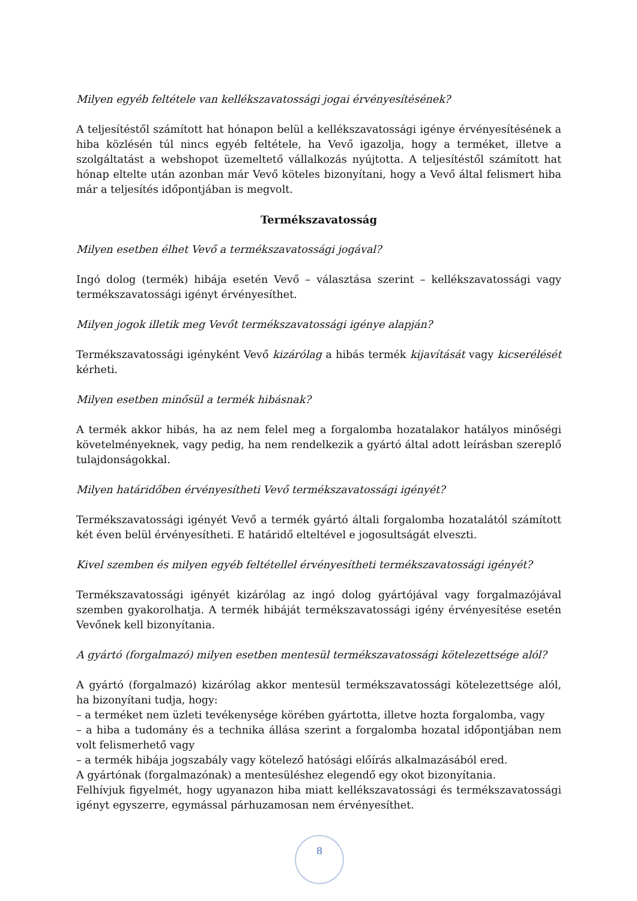Milyen egyéb feltétele van kellékszavatossági jogai érvényesítésének?
A teljesítéstől számított hat hónapon belül a kellékszavatossági igénye érvényesítésének a hiba közlésén túl nincs egyéb feltétele, ha Vevő igazolja, hogy a terméket, illetve a szolgáltatást a webshopot üzemeltető vállalkozás nyújtotta. A teljesítéstől számított hat hónap eltelte után azonban már Vevő köteles bizonyítani, hogy a Vevő által felismert hiba már a teljesítés időpontjában is megvolt.
Termékszavatosság
Milyen esetben élhet Vevő a termékszavatossági jogával?
Ingó dolog (termék) hibája esetén Vevő – választása szerint – kellékszavatossági vagy termékszavatossági igényt érvényesíthet.
Milyen jogok illetik meg Vevőt termékszavatossági igénye alapján?
Termékszavatossági igényként Vevő kizárólag a hibás termék kijavítását vagy kicserélését kérheti.
Milyen esetben minősül a termék hibásnak?
A termék akkor hibás, ha az nem felel meg a forgalomba hozatalakor hatályos minőségi követelményeknek, vagy pedig, ha nem rendelkezik a gyártó által adott leírásban szereplő tulajdonságokkal.
Milyen határidőben érvényesítheti Vevő termékszavatossági igényét?
Termékszavatossági igényét Vevő a termék gyártó általi forgalomba hozatalától számított két éven belül érvényesítheti. E határidő elteltével e jogosultságát elveszti.
Kivel szemben és milyen egyéb feltétellel érvényesítheti termékszavatossági igényét?
Termékszavatossági igényét kizárólag az ingó dolog gyártójával vagy forgalmazójával szemben gyakorolhatja. A termék hibáját termékszavatossági igény érvényesítése esetén Vevőnek kell bizonyítania.
A gyártó (forgalmazó) milyen esetben mentesül termékszavatossági kötelezettsége alól?
A gyártó (forgalmazó) kizárólag akkor mentesül termékszavatossági kötelezettsége alól, ha bizonyítani tudja, hogy:
– a terméket nem üzleti tevékenysége körében gyártotta, illetve hozta forgalomba, vagy
– a hiba a tudomány és a technika állása szerint a forgalomba hozatal időpontjában nem volt felismerhető vagy
– a termék hibája jogszabály vagy kötelező hatósági előírás alkalmazásából ered.
A gyártónak (forgalmazónak) a mentesüléshez elegendő egy okot bizonyítania.
Felhívjuk figyelmét, hogy ugyanazon hiba miatt kellékszavatossági és termékszavatossági igényt egyszerre, egymással párhuzamosan nem érvényesíthet.
8